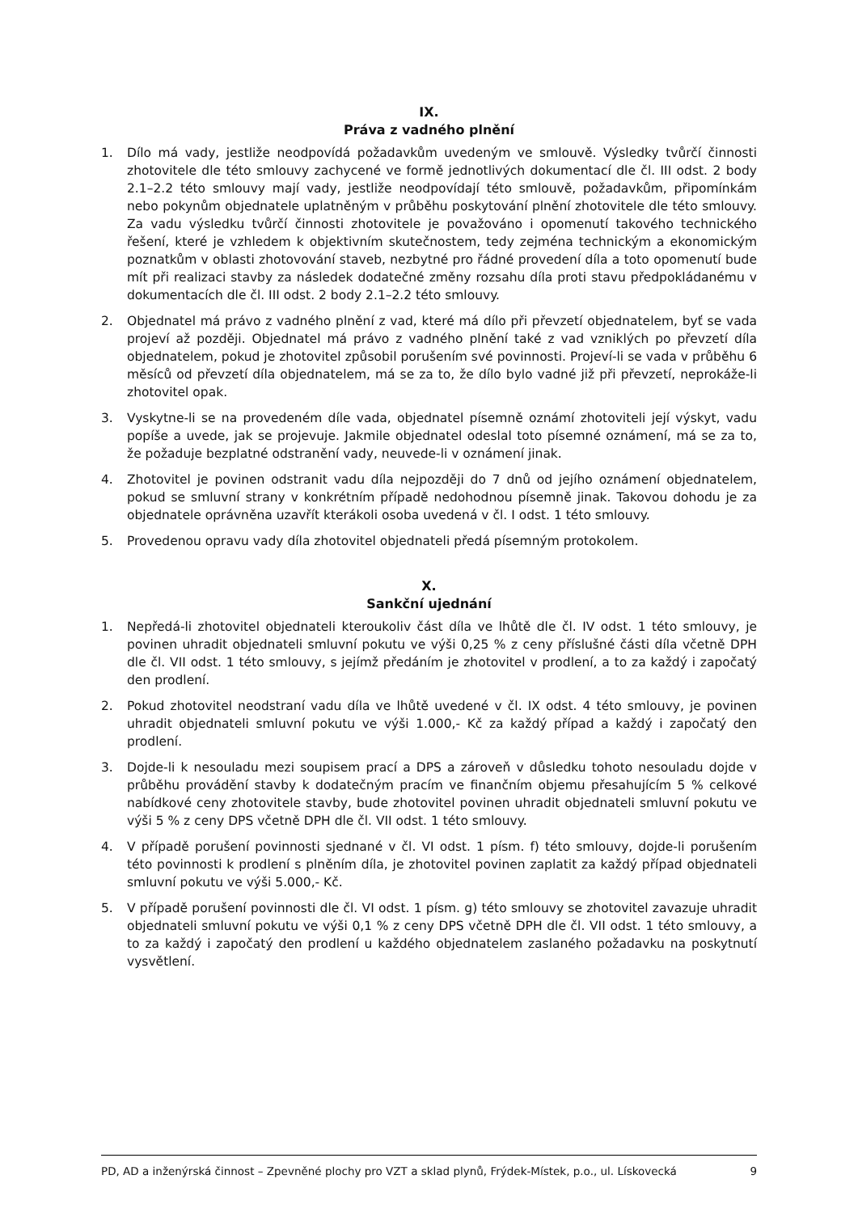IX.
Práva z vadného plnění
1. Dílo má vady, jestliže neodpovídá požadavkům uvedeným ve smlouvě. Výsledky tvůrčí činnosti zhotovitele dle této smlouvy zachycené ve formě jednotlivých dokumentací dle čl. III odst. 2 body 2.1–2.2 této smlouvy mají vady, jestliže neodpovídají této smlouvě, požadavkům, připomínkám nebo pokynům objednatele uplatněným v průběhu poskytování plnění zhotovitele dle této smlouvy. Za vadu výsledku tvůrčí činnosti zhotovitele je považováno i opomenutí takového technického řešení, které je vzhledem k objektivním skutečnostem, tedy zejména technickým a ekonomickým poznatkům v oblasti zhotovování staveb, nezbytné pro řádné provedení díla a toto opomenutí bude mít při realizaci stavby za následek dodatečné změny rozsahu díla proti stavu předpokládanému v dokumentacích dle čl. III odst. 2 body 2.1–2.2 této smlouvy.
2. Objednatel má právo z vadného plnění z vad, které má dílo při převzetí objednatelem, byť se vada projeví až později. Objednatel má právo z vadného plnění také z vad vzniklých po převzetí díla objednatelem, pokud je zhotovitel způsobil porušením své povinnosti. Projeví-li se vada v průběhu 6 měsíců od převzetí díla objednatelem, má se za to, že dílo bylo vadné již při převzetí, neprokáže-li zhotovitel opak.
3. Vyskytne-li se na provedeném díle vada, objednatel písemně oznámí zhotoviteli její výskyt, vadu popíše a uvede, jak se projevuje. Jakmile objednatel odeslal toto písemné oznámení, má se za to, že požaduje bezplatné odstranění vady, neuvede-li v oznámení jinak.
4. Zhotovitel je povinen odstranit vadu díla nejpozději do 7 dnů od jejího oznámení objednatelem, pokud se smluvní strany v konkrétním případě nedohodnou písemně jinak. Takovou dohodu je za objednatele oprávněna uzavřít kterákoli osoba uvedená v čl. I odst. 1 této smlouvy.
5. Provedenou opravu vady díla zhotovitel objednateli předá písemným protokolem.
X.
Sankční ujednání
1. Nepředá-li zhotovitel objednateli kteroukoliv část díla ve lhůtě dle čl. IV odst. 1 této smlouvy, je povinen uhradit objednateli smluvní pokutu ve výši 0,25 % z ceny příslušné části díla včetně DPH dle čl. VII odst. 1 této smlouvy, s jejímž předáním je zhotovitel v prodlení, a to za každý i započatý den prodlení.
2. Pokud zhotovitel neodstraní vadu díla ve lhůtě uvedené v čl. IX odst. 4 této smlouvy, je povinen uhradit objednateli smluvní pokutu ve výši 1.000,- Kč za každý případ a každý i započatý den prodlení.
3. Dojde-li k nesouladu mezi soupisem prací a DPS a zároveň v důsledku tohoto nesouladu dojde v průběhu provádění stavby k dodatečným pracím ve finančním objemu přesahujícím 5 % celkové nabídkové ceny zhotovitele stavby, bude zhotovitel povinen uhradit objednateli smluvní pokutu ve výši 5 % z ceny DPS včetně DPH dle čl. VII odst. 1 této smlouvy.
4. V případě porušení povinnosti sjednané v čl. VI odst. 1 písm. f) této smlouvy, dojde-li porušením této povinnosti k prodlení s plněním díla, je zhotovitel povinen zaplatit za každý případ objednateli smluvní pokutu ve výši 5.000,- Kč.
5. V případě porušení povinnosti dle čl. VI odst. 1 písm. g) této smlouvy se zhotovitel zavazuje uhradit objednateli smluvní pokutu ve výši 0,1 % z ceny DPS včetně DPH dle čl. VII odst. 1 této smlouvy, a to za každý i započatý den prodlení u každého objednatelem zaslaného požadavku na poskytnutí vysvětlení.
PD, AD a inženýrská činnost – Zpevněné plochy pro VZT a sklad plynů, Frýdek-Místek, p.o., ul. Lískovecká 9